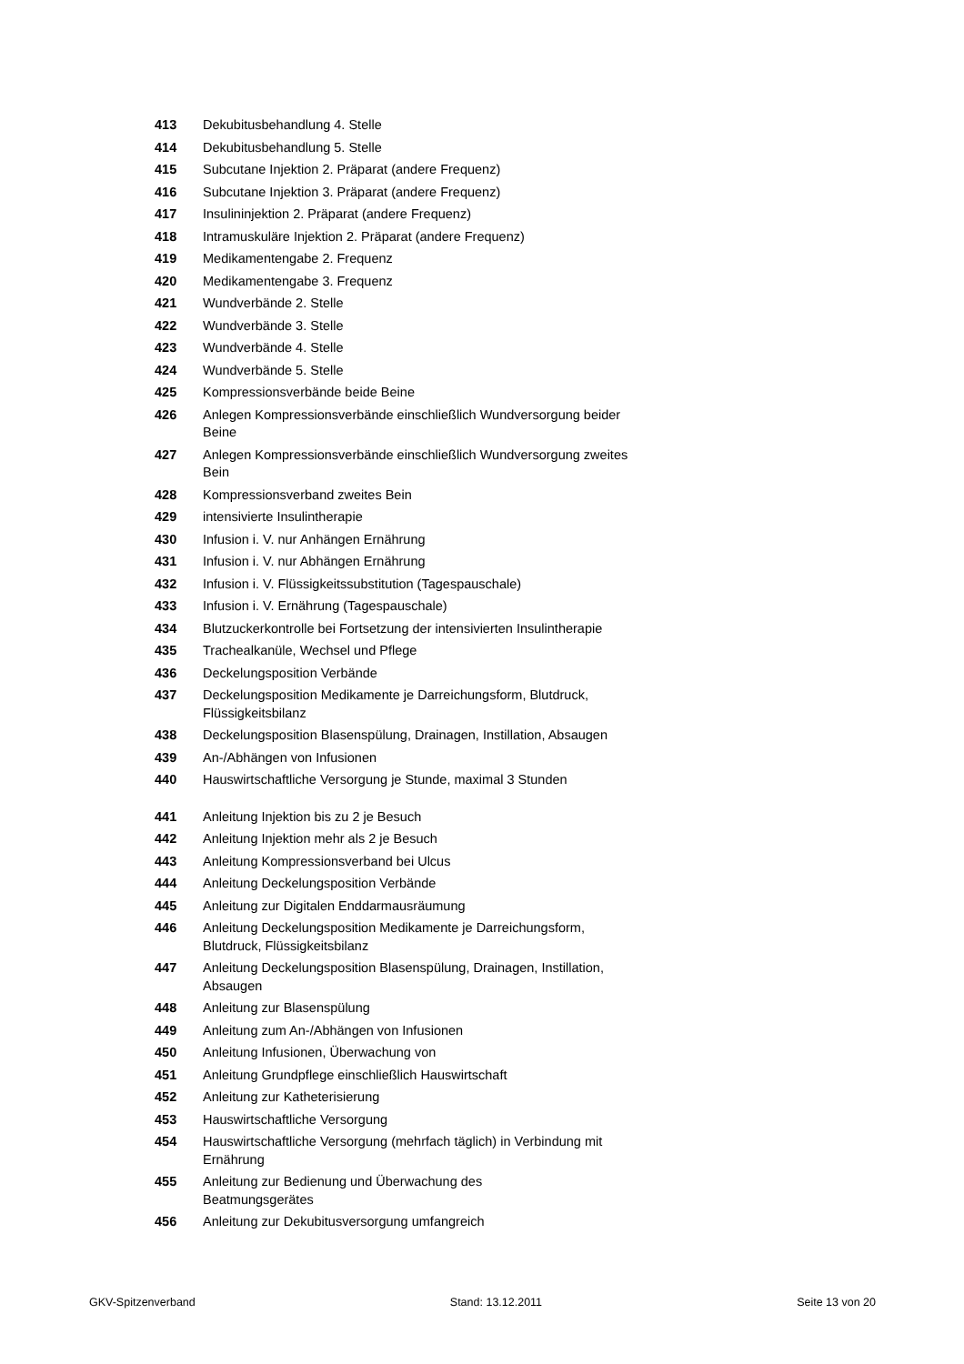| 413 | Dekubitusbehandlung 4. Stelle |
| 414 | Dekubitusbehandlung 5. Stelle |
| 415 | Subcutane Injektion 2. Präparat (andere Frequenz) |
| 416 | Subcutane Injektion 3. Präparat (andere Frequenz) |
| 417 | Insulininjektion 2. Präparat (andere Frequenz) |
| 418 | Intramuskuläre Injektion 2. Präparat (andere Frequenz) |
| 419 | Medikamentengabe 2. Frequenz |
| 420 | Medikamentengabe 3. Frequenz |
| 421 | Wundverbände 2. Stelle |
| 422 | Wundverbände 3. Stelle |
| 423 | Wundverbände 4. Stelle |
| 424 | Wundverbände 5. Stelle |
| 425 | Kompressionsverbände beide Beine |
| 426 | Anlegen Kompressionsverbände einschließlich Wundversorgung beider Beine |
| 427 | Anlegen Kompressionsverbände einschließlich Wundversorgung zweites Bein |
| 428 | Kompressionsverband zweites Bein |
| 429 | intensivierte Insulintherapie |
| 430 | Infusion i. V. nur Anhängen Ernährung |
| 431 | Infusion i. V. nur Abhängen Ernährung |
| 432 | Infusion i. V. Flüssigkeitssubstitution (Tagespauschale) |
| 433 | Infusion i. V. Ernährung (Tagespauschale) |
| 434 | Blutzuckerkontrolle bei Fortsetzung der intensivierten Insulintherapie |
| 435 | Trachealkanüle, Wechsel und Pflege |
| 436 | Deckelungsposition Verbände |
| 437 | Deckelungsposition Medikamente je Darreichungsform, Blutdruck, Flüssigkeitsbilanz |
| 438 | Deckelungsposition Blasenspülung, Drainagen, Instillation, Absaugen |
| 439 | An-/Abhängen von Infusionen |
| 440 | Hauswirtschaftliche Versorgung je Stunde, maximal 3 Stunden |
| 441 | Anleitung Injektion bis zu 2 je Besuch |
| 442 | Anleitung Injektion mehr als 2 je Besuch |
| 443 | Anleitung Kompressionsverband bei Ulcus |
| 444 | Anleitung Deckelungsposition Verbände |
| 445 | Anleitung zur Digitalen Enddarmausräumung |
| 446 | Anleitung Deckelungsposition Medikamente je Darreichungsform, Blutdruck, Flüssigkeitsbilanz |
| 447 | Anleitung Deckelungsposition Blasenspülung, Drainagen, Instillation, Absaugen |
| 448 | Anleitung zur Blasenspülung |
| 449 | Anleitung zum An-/Abhängen von Infusionen |
| 450 | Anleitung Infusionen, Überwachung von |
| 451 | Anleitung Grundpflege einschließlich Hauswirtschaft |
| 452 | Anleitung zur Katheterisierung |
| 453 | Hauswirtschaftliche Versorgung |
| 454 | Hauswirtschaftliche Versorgung (mehrfach täglich) in Verbindung mit Ernährung |
| 455 | Anleitung zur Bedienung und Überwachung des Beatmungsgerätes |
| 456 | Anleitung zur Dekubitusversorgung umfangreich |
GKV-Spitzenverband Stand: 13.12.2011 Seite 13 von 20